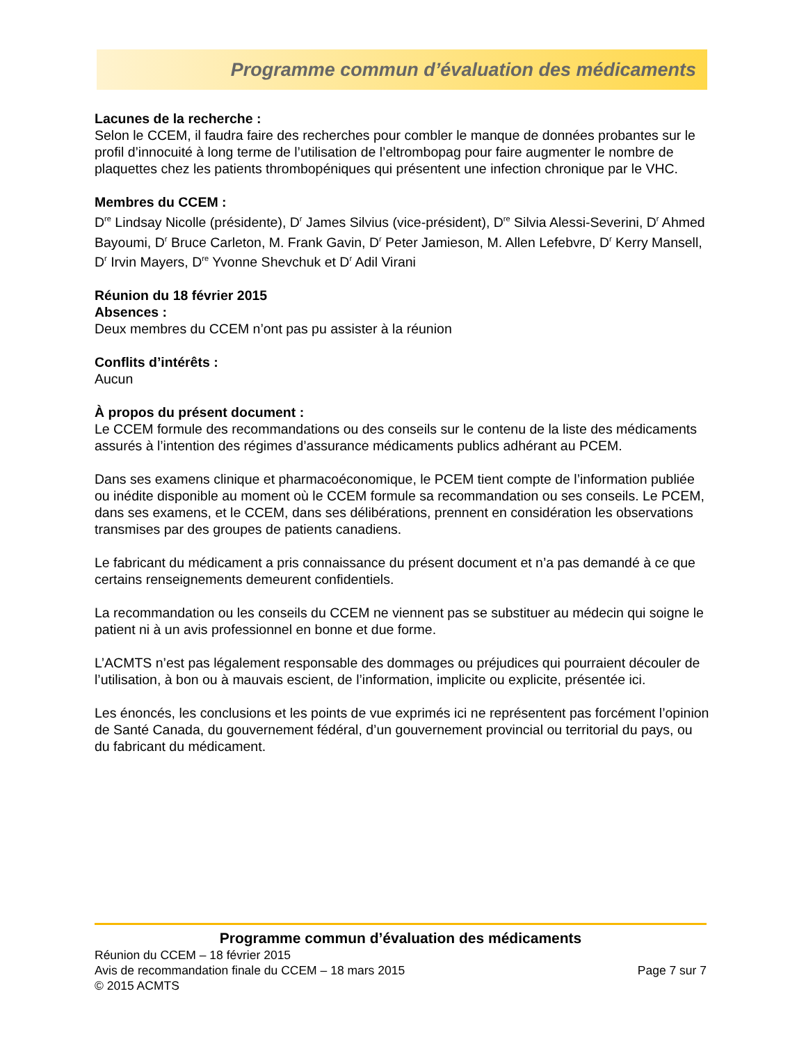Programme commun d’évaluation des médicaments
Lacunes de la recherche :
Selon le CCEM, il faudra faire des recherches pour combler le manque de données probantes sur le profil d’innocuité à long terme de l’utilisation de l’eltrombopag pour faire augmenter le nombre de plaquettes chez les patients thrombopéniques qui présentent une infection chronique par le VHC.
Membres du CCEM :
D<sup>re</sup> Lindsay Nicolle (présidente), D<sup>r</sup> James Silvius (vice-président), D<sup>re</sup> Silvia Alessi-Severini, D<sup>r</sup> Ahmed Bayoumi, D<sup>r</sup> Bruce Carleton, M. Frank Gavin, D<sup>r</sup> Peter Jamieson, M. Allen Lefebvre, D<sup>r</sup> Kerry Mansell, D<sup>r</sup> Irvin Mayers, D<sup>re</sup> Yvonne Shevchuk et D<sup>r</sup> Adil Virani
Réunion du 18 février 2015
Absences :
Deux membres du CCEM n’ont pas pu assister à la réunion
Conflits d’intérêts :
Aucun
À propos du présent document :
Le CCEM formule des recommandations ou des conseils sur le contenu de la liste des médicaments assurés à l’intention des régimes d’assurance médicaments publics adhérant au PCEM.
Dans ses examens clinique et pharmacoéconomique, le PCEM tient compte de l’information publiée ou inédite disponible au moment où le CCEM formule sa recommandation ou ses conseils. Le PCEM, dans ses examens, et le CCEM, dans ses délibérations, prennent en considération les observations transmises par des groupes de patients canadiens.
Le fabricant du médicament a pris connaissance du présent document et n’a pas demandé à ce que certains renseignements demeurent confidentiels.
La recommandation ou les conseils du CCEM ne viennent pas se substituer au médecin qui soigne le patient ni à un avis professionnel en bonne et due forme.
L’ACMTS n’est pas légalement responsable des dommages ou préjudices qui pourraient découler de l’utilisation, à bon ou à mauvais escient, de l’information, implicite ou explicite, présentée ici.
Les énoncés, les conclusions et les points de vue exprimés ici ne représentent pas forcément l’opinion de Santé Canada, du gouvernement fédéral, d’un gouvernement provincial ou territorial du pays, ou du fabricant du médicament.
Programme commun d’évaluation des médicaments
Réunion du CCEM – 18 février 2015
Avis de recommandation finale du CCEM – 18 mars 2015 Page 7 sur 7
© 2015 ACMTS